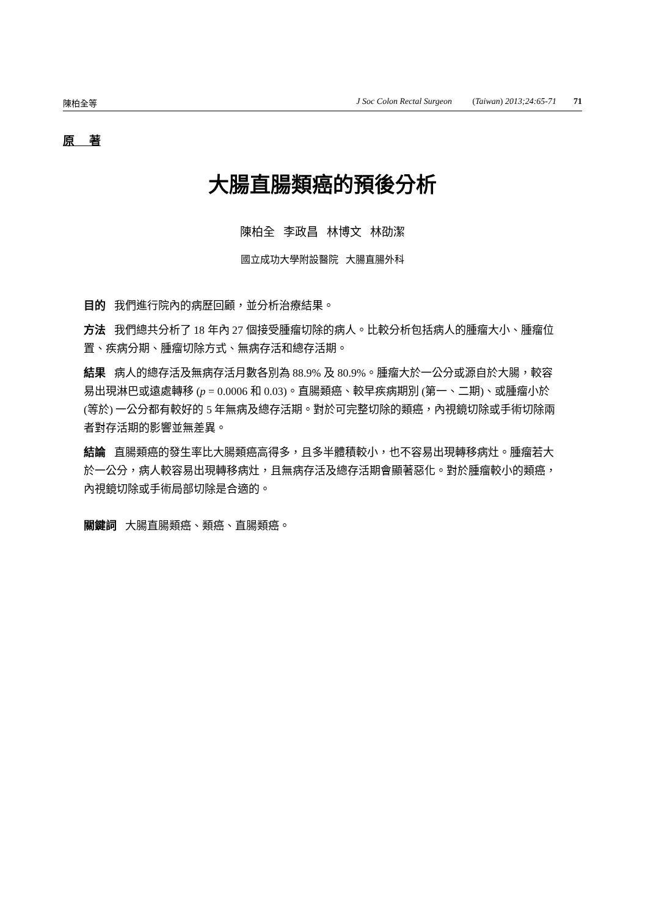陳柏全等 J Soc Colon Rectal Surgeon (Taiwan) 2013;24:65-71 71
原 著
大腸直腸類癌的預後分析
陳柏全 李政昌 林博文 林劭潔
國立成功大學附設醫院 大腸直腸外科
目的 我們進行院內的病歷回顧，並分析治療結果。
方法 我們總共分析了 18 年內 27 個接受腫瘤切除的病人。比較分析包括病人的腫瘤大小、腫瘤位置、疾病分期、腫瘤切除方式、無病存活和總存活期。
結果 病人的總存活及無病存活月數各別為 88.9% 及 80.9%。腫瘤大於一公分或源自於大腸，較容易出現淋巴或遠處轉移 (p = 0.0006 和 0.03)。直腸類癌、較早疾病期別 (第一、二期)、或腫瘤小於 (等於) 一公分都有較好的 5 年無病及總存活期。對於可完整切除的類癌，內視鏡切除或手術切除兩者對存活期的影響並無差異。
結論 直腸類癌的發生率比大腸類癌高得多，且多半體積較小，也不容易出現轉移病灶。腫瘤若大於一公分，病人較容易出現轉移病灶，且無病存活及總存活期會顯著惡化。對於腫瘤較小的類癌，內視鏡切除或手術局部切除是合適的。
關鍵詞 大腸直腸類癌、類癌、直腸類癌。